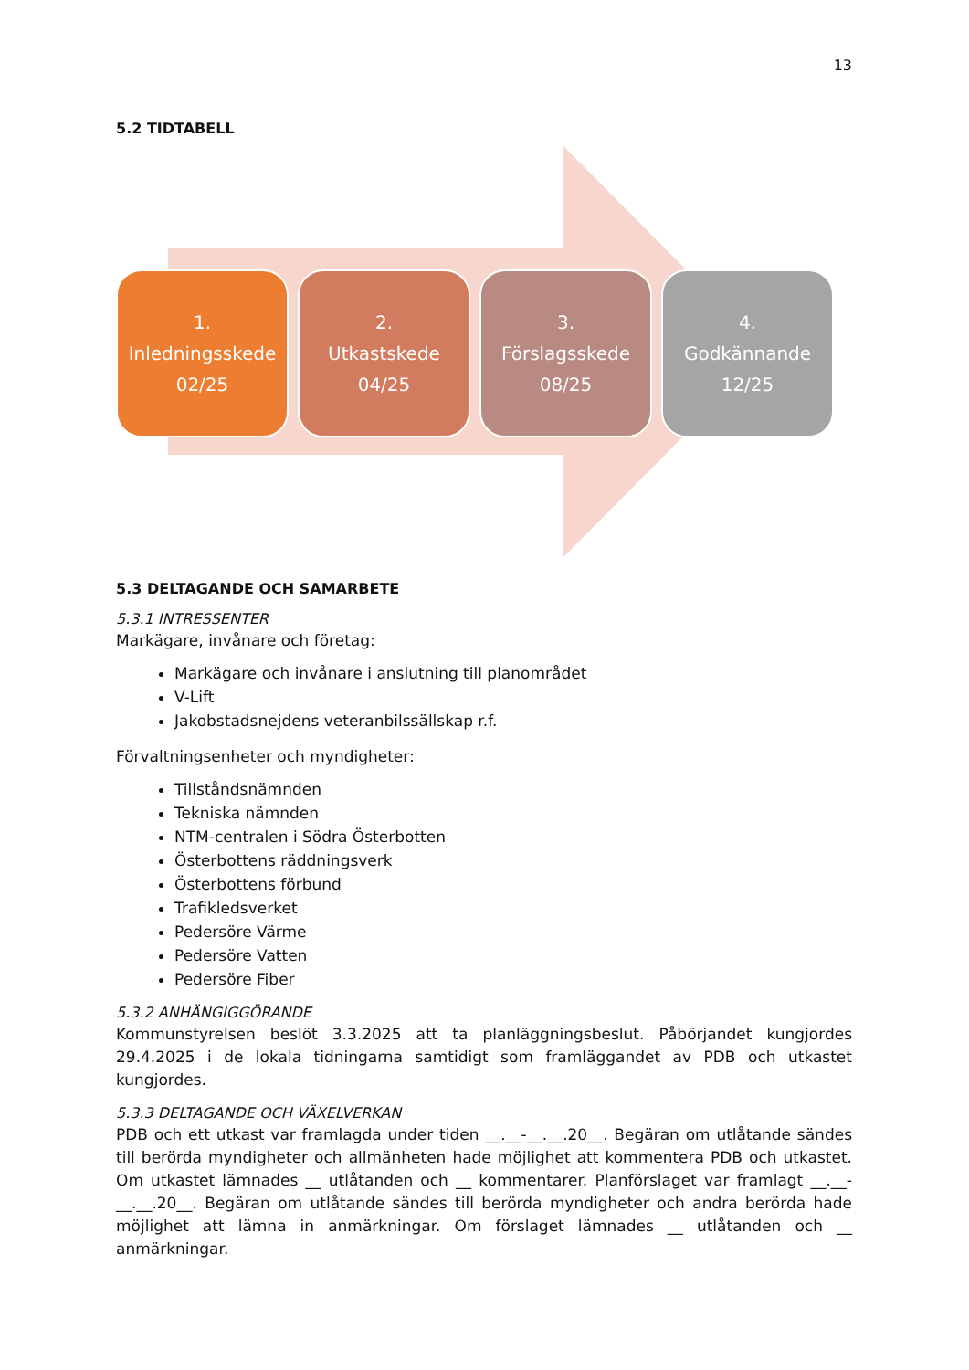13
5.2 TIDTABELL
1.
Inledningsskede
02/25
2.
Utkastskede
04/25
3.
Förslagsskede
08/25
4.
Godkännande
12/25
5.3 DELTAGANDE OCH SAMARBETE
5.3.1 INTRESSENTER
Markägare, invånare och företag:
Markägare och invånare i anslutning till planområdet
V-Lift
Jakobstadsnejdens veteranbilssällskap r.f.
Förvaltningsenheter och myndigheter:
Tillståndsnämnden
Tekniska nämnden
NTM-centralen i Södra Österbotten
Österbottens räddningsverk
Österbottens förbund
Trafikledsverket
Pedersöre Värme
Pedersöre Vatten
Pedersöre Fiber
5.3.2 ANHÄNGIGGÖRANDE
Kommunstyrelsen beslöt 3.3.2025 att ta planläggningsbeslut. Påbörjandet kungjordes 29.4.2025 i de lokala tidningarna samtidigt som framläggandet av PDB och utkastet kungjordes.
5.3.3 DELTAGANDE OCH VÄXELVERKAN
PDB och ett utkast var framlagda under tiden __.__-__.__.20__. Begäran om utlåtande sändes till berörda myndigheter och allmänheten hade möjlighet att kommentera PDB och utkastet. Om utkastet lämnades __ utlåtanden och __ kommentarer. Planförslaget var framlagt __.__-__.__.20__. Begäran om utlåtande sändes till berörda myndigheter och andra berörda hade möjlighet att lämna in anmärkningar. Om förslaget lämnades __ utlåtanden och __ anmärkningar.